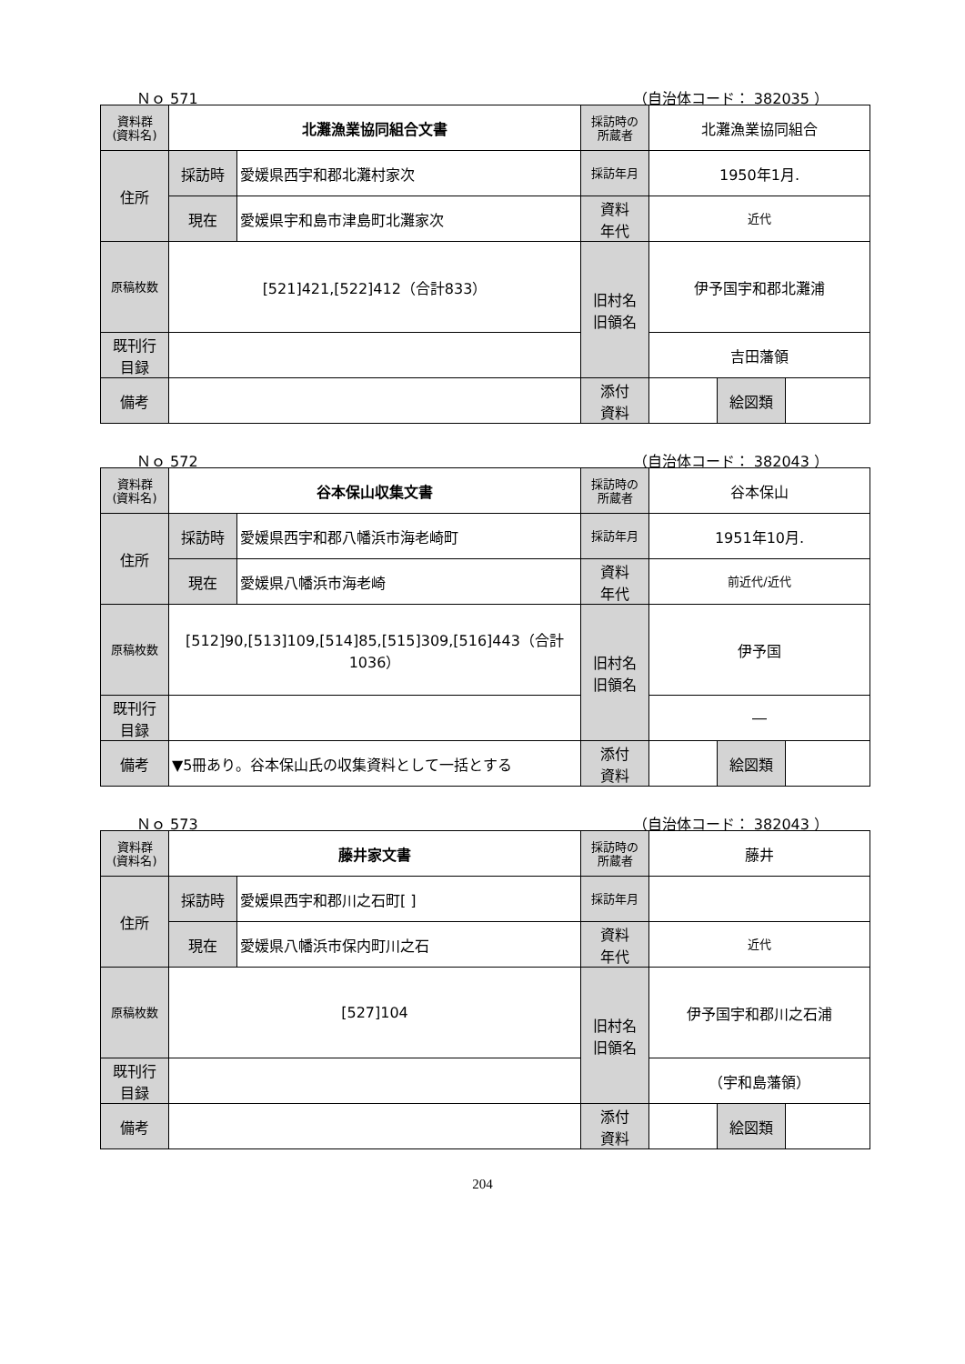Ｎｏ 571 （自治体コード： 382035 ）
| 資料群 (資料名) | 北灘漁業協同組合文書 | | 採訪時の 所蔵者 | 北灘漁業協同組合 | | |
| 住所 | 採訪時 | 愛媛県西宇和郡北灘村家次 | 採訪年月 | 1950年1月. | | |
| | 現在 | 愛媛県宇和島市津島町北灘家次 | 資料 年代 | 近代 | | |
| 原稿枚数 | [521]421,[522]412（合計833） | | 旧村名 旧領名 | 伊予国宇和郡北灘浦 | | |
| 既刊行 目録 | | | | 吉田藩領 | | |
| 備考 | | | | | | |
| | | | 添付 資料 | | 絵図類 | |
Ｎｏ 572 （自治体コード： 382043 ）
| 資料群 (資料名) | 谷本保山収集文書 | | 採訪時の 所蔵者 | 谷本保山 | | |
| 住所 | 採訪時 | 愛媛県西宇和郡八幡浜市海老崎町 | 採訪年月 | 1951年10月. | | |
| | 現在 | 愛媛県八幡浜市海老崎 | 資料 年代 | 前近代/近代 | | |
| 原稿枚数 | [512]90,[513]109,[514]85,[515]309,[516]443（合計1036） | | 旧村名 旧領名 | 伊予国 | | |
| 既刊行 目録 | | | | ― | | |
| 備考 | ▼5冊あり。谷本保山氏の収集資料として一括とする | | | | | |
| | | | 添付 資料 | | 絵図類 | |
Ｎｏ 573 （自治体コード： 382043 ）
| 資料群 (資料名) | 藤井家文書 | | 採訪時の 所蔵者 | 藤井 | | |
| 住所 | 採訪時 | 愛媛県西宇和郡川之石町[ ] | 採訪年月 | | | |
| | 現在 | 愛媛県八幡浜市保内町川之石 | 資料 年代 | 近代 | | |
| 原稿枚数 | [527]104 | | 旧村名 旧領名 | 伊予国宇和郡川之石浦 | | |
| 既刊行 目録 | | | | （宇和島藩領） | | |
| 備考 | | | | | | |
| | | | 添付 資料 | | 絵図類 | |
204